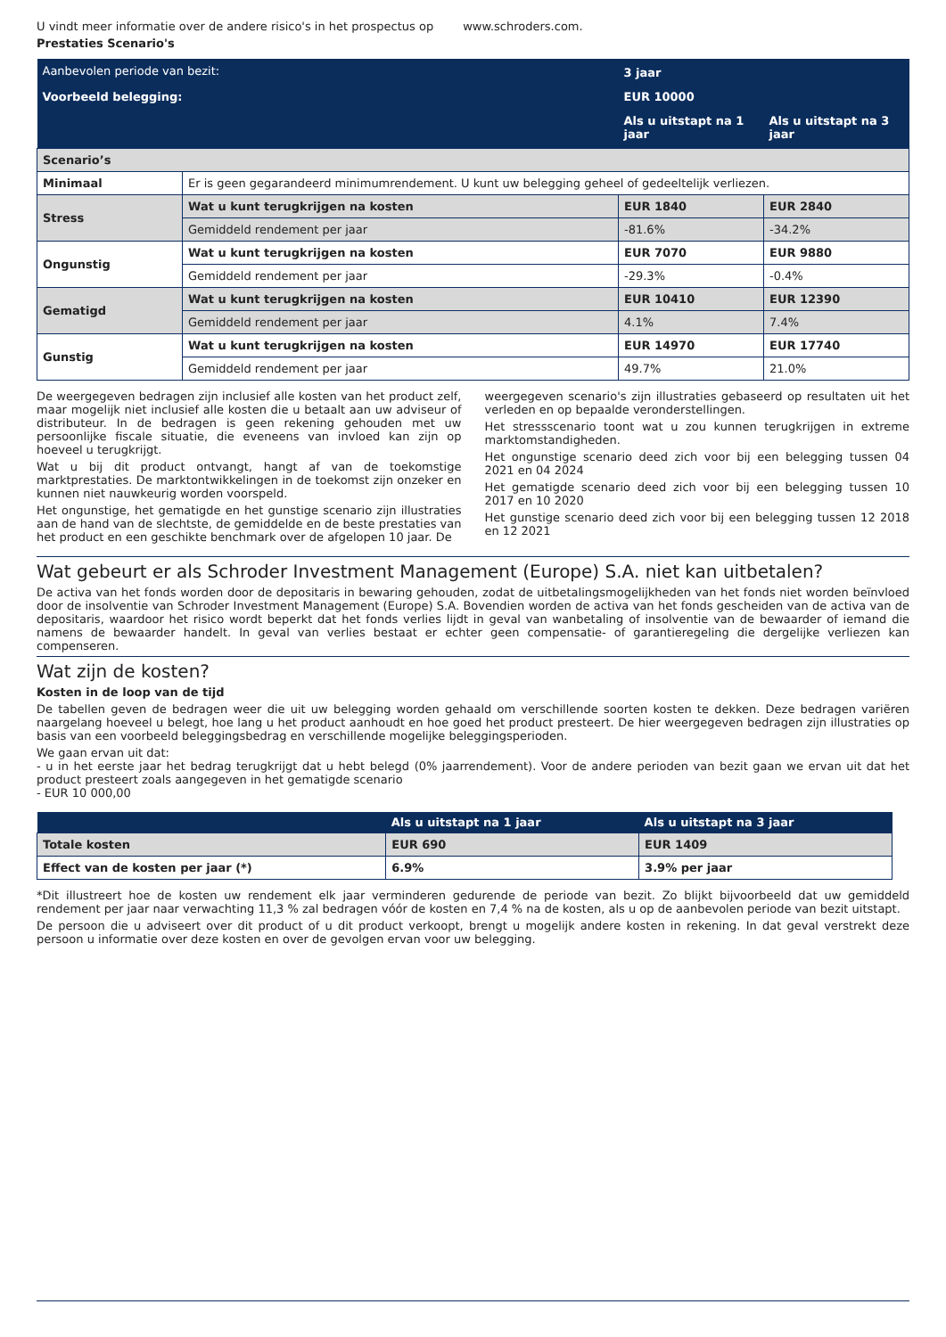U vindt meer informatie over de andere risico's in het prospectus op www.schroders.com.
Prestaties Scenario's
| Aanbevolen periode van bezit: | | 3 jaar | |
| Voorbeeld belegging: | | EUR 10000 | |
| | | Als u uitstapt na 1 jaar | Als u uitstapt na 3 jaar |
| Scenario’s | | | |
| Minimaal | Er is geen gegarandeerd minimumrendement. U kunt uw belegging geheel of gedeeltelijk verliezen. | | |
| Stress | Wat u kunt terugkrijgen na kosten | EUR 1840 | EUR 2840 |
| | Gemiddeld rendement per jaar | -81.6% | -34.2% |
| Ongunstig | Wat u kunt terugkrijgen na kosten | EUR 7070 | EUR 9880 |
| | Gemiddeld rendement per jaar | -29.3% | -0.4% |
| Gematigd | Wat u kunt terugkrijgen na kosten | EUR 10410 | EUR 12390 |
| | Gemiddeld rendement per jaar | 4.1% | 7.4% |
| Gunstig | Wat u kunt terugkrijgen na kosten | EUR 14970 | EUR 17740 |
| | Gemiddeld rendement per jaar | 49.7% | 21.0% |
De weergegeven bedragen zijn inclusief alle kosten van het product zelf, maar mogelijk niet inclusief alle kosten die u betaalt aan uw adviseur of distributeur. In de bedragen is geen rekening gehouden met uw persoonlijke fiscale situatie, die eveneens van invloed kan zijn op hoeveel u terugkrijgt.
Wat u bij dit product ontvangt, hangt af van de toekomstige marktprestaties. De marktontwikkelingen in de toekomst zijn onzeker en kunnen niet nauwkeurig worden voorspeld.
Het ongunstige, het gematigde en het gunstige scenario zijn illustraties aan de hand van de slechtste, de gemiddelde en de beste prestaties van het product en een geschikte benchmark over de afgelopen 10 jaar. De
weergegeven scenario's zijn illustraties gebaseerd op resultaten uit het verleden en op bepaalde veronderstellingen.
Het stressscenario toont wat u zou kunnen terugkrijgen in extreme marktomstandigheden.
Het ongunstige scenario deed zich voor bij een belegging tussen 04 2021 en 04 2024
Het gematigde scenario deed zich voor bij een belegging tussen 10 2017 en 10 2020
Het gunstige scenario deed zich voor bij een belegging tussen 12 2018 en 12 2021
Wat gebeurt er als Schroder Investment Management (Europe) S.A. niet kan uitbetalen?
De activa van het fonds worden door de depositaris in bewaring gehouden, zodat de uitbetalingsmogelijkheden van het fonds niet worden beïnvloed door de insolventie van Schroder Investment Management (Europe) S.A. Bovendien worden de activa van het fonds gescheiden van de activa van de depositaris, waardoor het risico wordt beperkt dat het fonds verlies lijdt in geval van wanbetaling of insolventie van de bewaarder of iemand die namens de bewaarder handelt. In geval van verlies bestaat er echter geen compensatie- of garantieregeling die dergelijke verliezen kan compenseren.
Wat zijn de kosten?
Kosten in de loop van de tijd
De tabellen geven de bedragen weer die uit uw belegging worden gehaald om verschillende soorten kosten te dekken. Deze bedragen variëren naargelang hoeveel u belegt, hoe lang u het product aanhoudt en hoe goed het product presteert. De hier weergegeven bedragen zijn illustraties op basis van een voorbeeld beleggingsbedrag en verschillende mogelijke beleggingsperioden.
We gaan ervan uit dat:
- u in het eerste jaar het bedrag terugkrijgt dat u hebt belegd (0% jaarrendement). Voor de andere perioden van bezit gaan we ervan uit dat het product presteert zoals aangegeven in het gematigde scenario
- EUR 10 000,00
| | Als u uitstapt na 1 jaar | Als u uitstapt na 3 jaar |
| Totale kosten | EUR 690 | EUR 1409 |
| Effect van de kosten per jaar (*) | 6.9% | 3.9% per jaar |
*Dit illustreert hoe de kosten uw rendement elk jaar verminderen gedurende de periode van bezit. Zo blijkt bijvoorbeeld dat uw gemiddeld rendement per jaar naar verwachting 11,3 % zal bedragen vóór de kosten en 7,4 % na de kosten, als u op de aanbevolen periode van bezit uitstapt.
De persoon die u adviseert over dit product of u dit product verkoopt, brengt u mogelijk andere kosten in rekening. In dat geval verstrekt deze persoon u informatie over deze kosten en over de gevolgen ervan voor uw belegging.